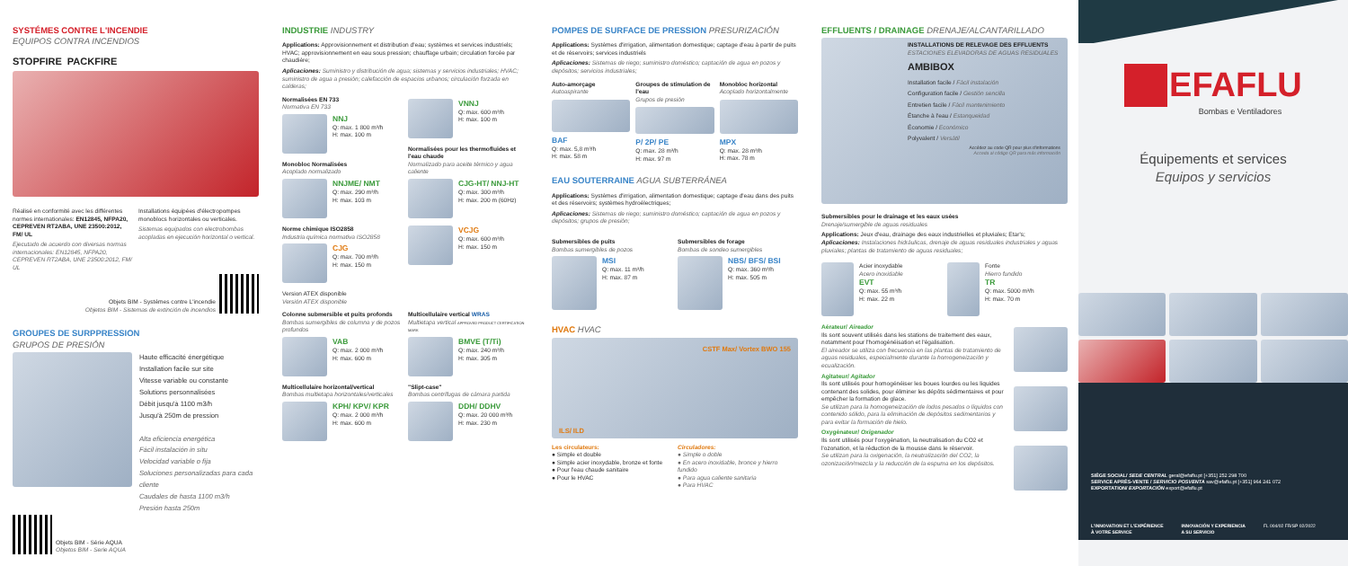SYSTÉMES CONTRE L'INCENDIE
EQUIPOS CONTRA INCENDIOS
STOPFIRE PACKFIRE
Réalisé en conformité avec les différentes normes internationales: EN12845, NFPA20, CEPREVEN RT2ABA, UNE 23500:2012, FM/ UL
Ejecutado de acuerdo con diversas normas internacionales: EN12845, NFPA20, CEPREVEN RT2ABA, UNE 23500:2012, FM/ UL
Installations équipées d'électropompes monoblocs horizontales ou verticales.
Sistemas equipados con electrobombas acopladas en ejecución horizontal o vertical.
Objets BIM - Systémes contre L'incendie
Objetos BIM - Sistemas de extinción de incendios
GROUPES DE SURPPRESSION
GRUPOS DE PRESIÓN
Haute efficacité énergétique
Installation facile sur site
Vitesse variable ou constante
Solutions personnalisées
Débit jusqu'à 1100 m3/h
Jusqu'à 250m de pression
Alta eficiencia energética
Fácil instalación in situ
Velocidad variable o fija
Soluciones personalizadas para cada cliente
Caudales de hasta 1100 m3/h
Presión hasta 250m
Objets BIM - Série AQUA
Objetos BIM - Serie AQUA
INDUSTRIE INDUSTRY
Applications: Approvisionnement et distribution d'eau; systèmes et services industriels; HVAC; approvisionnement en eau sous pression; chauffage urbain; circulation forcée par chaudière;
Aplicaciones: Suministro y distribución de agua; sistemas y servicios industriales; HVAC; suministro de agua a presión; calefacción de espacios urbanos; circulación forzada en calderas;
Normalisées EN 733
Normativa EN 733
NNJ
Q: max. 1 800 m³/h
H: max. 100 m
Monobloc Normalisées
Acoplado normalizado
NNJME/ NMT
Q: max. 290 m³/h
H: max. 103 m
Norme chimique ISO2858
Industria química normativa ISO2858
CJG
Q: max. 700 m³/h
H: max. 150 m
Version ATEX disponible
Versión ATEX disponible
VNNJ
Q: max. 600 m³/h
H: max. 100 m
Normalisées pour les thermofluides et l'eau chaude
Normalizado para aceite térmico y agua caliente
CJG-HT/ NNJ-HT
Q: max. 300 m³/h
H: max. 200 m (60Hz)
VCJG
Q: max. 600 m³/h
H: max. 150 m
Colonne submersible et puits profonds
Bombas sumergibles de columna y de pozos profundos
VAB
Q: max. 2 000 m³/h
H: max. 600 m
Multicellulaire horizontal/vertical
Bombas multietapa horizontales/verticales
KPH/ KPV/ KPR
Q: max. 2 000 m³/h
H: max. 600 m
Multicellulaire vertical WRAS
Multietapa vertical APPROVED PRODUCT CERTIFICATION MARK
BMVE (T/Ti)
Q: max. 240 m³/h
H: max. 305 m
"Slipt-case"
Bombas centrífugas de cámara partida
DDH/ DDHV
Q: max. 20 000 m³/h
H: max. 230 m
POMPES DE SURFACE DE PRESSION PRESURIZACIÓN
Applications: Systèmes d'irrigation, alimentation domestique; captage d'eau à partir de puits et de réservoirs; services industriels
Aplicaciones: Sistemas de riego; suministro doméstico; captación de agua en pozos y depósitos; servicios industriales;
Auto-amorçage
Autoaspirante
BAF
Q: max. 5,8 m³/h
H: max. 58 m
Groupes de stimulation de l'eau
Grupos de presión
P/ 2P/ PE
Q: max. 28 m³/h
H: max. 97 m
Monobloc horizontal
Acoplado horizontalmente
MPX
Q: max. 28 m³/h
H: max. 78 m
EAU SOUTERRAINE AGUA SUBTERRÁNEA
Applications: Systèmes d'irrigation, alimentation domestique; captage d'eau dans des puits et des réservoirs; systèmes hydroélectriques;
Aplicaciones: Sistemas de riego; suministro doméstico; captación de agua en pozos y depósitos; grupos de presión;
Submersibles de puits
Bombas sumergibles de pozos
MSI
Q: max. 11 m³/h
H: max. 87 m
Submersibles de forage
Bombas de sondeo sumergibles
NBS/ BFS/ BSI
Q: max. 360 m³/h
H: max. 505 m
HVAC HVAC
CSTF Max/ Vortex BWO 155
ILS/ ILD
Les circulateurs:
● Simple et double
● Simple acier inoxydable, bronze et fonte
● Pour l'eau chaude sanitaire
● Pour le HVAC
Circuladores:
● Simple o doble
● En acero inoxidable, bronce y hierro fundido
● Para agua caliente sanitaria
● Para HVAC
EFFLUENTS / DRAINAGE DRENAJE/ALCANTARILLADO
INSTALLATIONS DE RELEVAGE DES EFFLUENTS
ESTACIONES ELEVADORAS DE AGUAS RESIDUALES
AMBIBOX
Installation facile / Fácil instalación
Configuration facile / Gestión sencilla
Entretien facile / Fácil mantenimiento
Étanche à l'eau / Estanqueidad
Économie / Económico
Polyvalent / Versátil
Accédez au code QR pour plus d'informations
Acceda al código QR para más información
Submersibles pour le drainage et les eaux usées
Drenaje/sumergible de aguas residuales
Applications: Jeux d'eau, drainage des eaux industrielles et pluviales; Etar's;
Aplicaciones: Instalaciones hidráulicas, drenaje de aguas residuales industriales y aguas pluviales; plantas de tratamiento de aguas residuales;
Acier inoxydable
Acero inoxidable
EVT
Q: max. 55 m³/h
H: max. 22 m
Fonte
Hierro fundido
TR
Q: max. 5000 m³/h
H: max. 70 m
Aérateur/ Aireador
Ils sont souvent utilisés dans les stations de traitement des eaux, notamment pour l'homogénéisation et l'égalisation.
El aireador se utiliza con frecuencia en las plantas de tratamiento de aguas residuales, especialmente durante la homogeneización y ecualización.
Agitateur/ Agitador
Ils sont utilisés pour homogénéiser les boues lourdes ou les liquides contenant des solides, pour éliminer les dépôts sédimentaires et pour empêcher la formation de glace.
Se utilizan para la homogeneización de lodos pesados o líquidos con contenido sólido, para la eliminación de depósitos sedimentarios y para evitar la formación de hielo.
Oxygénateur/ Oxigenador
Ils sont utilisés pour l'oxygénation, la neutralisation du CO2 et l'ozonation, et la réduction de la mousse dans le réservoir.
Se utilizan para la oxigenación, la neutralización del CO2, la ozonización/mezcla y la reducción de la espuma en los depósitos.
EFAFLU
Bombas e Ventiladores
Équipements et services
Equipos y servicios
SIÈGE SOCIAL/ SEDE CENTRAL geral@efaflu.pt [+351] 252 298 700
SERVICE APRÈS-VENTE / SERVICIO POSVENTA sav@efaflu.pt [+351] 964 241 072
EXPORTATION/ EXPORTACIÓN export@efaflu.pt
L'INNOVATION ET L'EXPÉRIENCE
À VOTRE SERVICE
INNOVACIÓN Y EXPERIENCIA
A SU SERVICIO
FL 004/02 FR/SP 02/2022